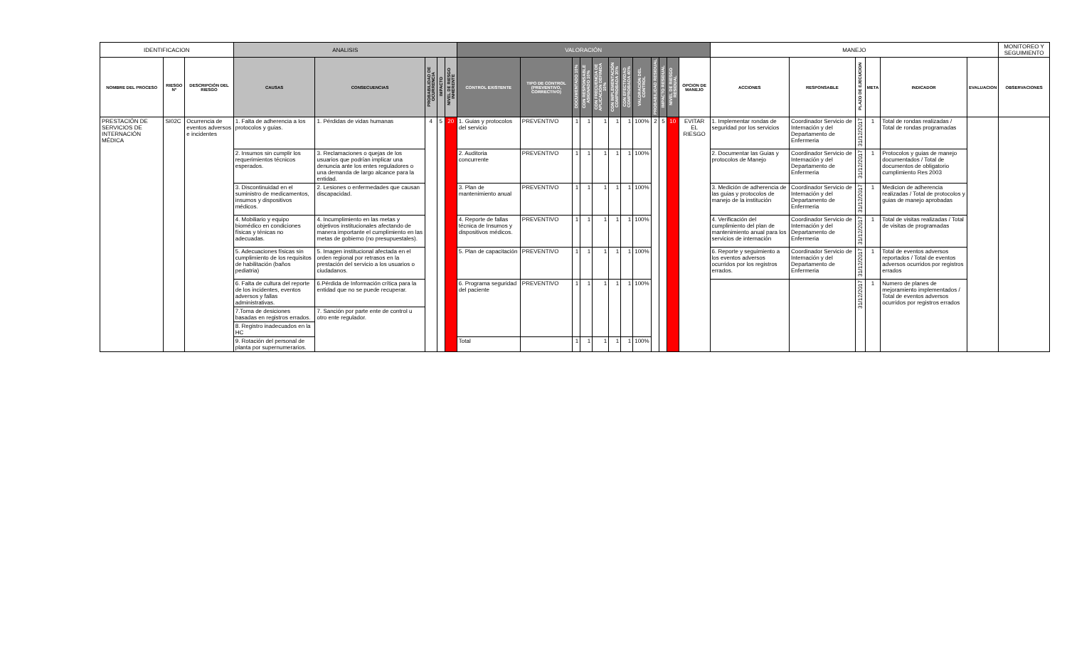| IDENTIFICACION | | | ANALISIS | | | | | VALORACIÓN | | | | | | | | | | | | MANEJO | | | | | | MONITOREO Y SEGUIMIENTO |
| --- | --- | --- | --- | --- | --- | --- | --- | --- | --- | --- | --- | --- | --- | --- | --- | --- | --- | --- | --- | --- | --- | --- | --- | --- | --- | --- |
| NOMBRE DEL PROCESO | RIESGO N° | DESCRIPCIÓN DEL RIESGO | CAUSAS | CONSECUENCIAS | PROBABILIDAD DE OCURRENCIA | IMPACTO | NIVEL DE RIESGO INHERENTE | CONTROL EXISTENTE | TIPO DE CONTROL (PREVENTIVO, CORRECTIVO) | DOCUMENTADO 10% | CON RESPONSABLE ASIGNADO 10% | CON FRECUENCIA DE APLICACIÓN DEFINIDA 10% | CON IMPLEMENTACIÓN COMPROBADA 30% | CON EFECTIVIDAD COMPROBADA 40% | VALORACIÓN DEL CONTROL | PROBABILIDAD RESIDUAL | IMPACTO RESIDUAL | NIVEL DE RIESGO RESIDUAL | OPCION DE MANEJO | ACCIONES | RESPONSABLE | PLAZO DE EJECUCION | META | INDICADOR | EVALUACION | OBSERVACIONES |
| PRESTACIÓN DE SERVICIOS DE INTERNACIÓN MÉDICA | SI02C | Ocurrencia de eventos adversos e incidentes | 1. Falta de adherencia a los protocolos y guias. | 1. Pérdidas de vidas humanas | 4 | 5 | 20 | 1. Guias y protocolos del servicio | PREVENTIVO | 1 | 1 | 1 | 1 | 1 | 100% | 2 | 5 | 10 | EVITAR EL RIESGO | 1. Implementar rondas de seguridad por los servicios | Coordinador Servicio de Internación y del Departamento de Enfermeria | 31/12/2017 | 1 | Total de rondas realizadas / Total de rondas programadas | | |
| | | | 2. Insumos sin cumplir los requerimientos técnicos esperados. | 3. Reclamaciones o quejas de los usuarios que podrían implicar una denuncia ante los entes reguladores o una demanda de largo alcance para la entidad. | | | | 2. Auditoria concurrente | PREVENTIVO | 1 | 1 | 1 | 1 | 1 | 100% | | | | | 2. Documentar las Guias y protocolos de Manejo | Coordinador Servicio de Internación y del Departamento de Enfermeria | 31/12/2017 | 1 | Protocolos y guias de manejo documentados / Total de documentos de obligatorio cumplimiento Res 2003 | | |
| | | | 3. Discontinuidad en el suministro de medicamentos, insumos y dispositivos médicos. | 2. Lesiones o enfermedades que causan discapacidad. | | | | 3. Plan de mantenimiento anual | PREVENTIVO | 1 | 1 | 1 | 1 | 1 | 100% | | | | | 3. Medición de adherencia de las guias y protocolos de manejo de la institución | Coordinador Servicio de Internación y del Departamento de Enfermeria | 31/12/2017 | 1 | Medicion de adherencia realizadas / Total de protocolos y guias de manejo aprobadas | | |
| | | | 4. Mobiliario y equipo biomédico en condiciones físicas y ténicas no adecuadas. | 4. Incumplimiento en las metas y objetivos institucionales afectando de manera importante el cumplimiento en las metas de gobierno (no presupuestales). | | | | 4. Reporte de fallas técnica de Insumos y dispositivos médicos. | PREVENTIVO | 1 | 1 | 1 | 1 | 1 | 100% | | | | | 4. Verificación del cumplimiento del plan de mantenimiento anual para los servicios de internación | Coordinador Servicio de Internación y del Departamento de Enfermeria | 31/12/2017 | 1 | Total de visitas realizadas / Total de visitas de programadas | | |
| | | | 5. Adecuaciones físicas sin cumplimiento de los requisitos de habilitación (baños pediatria) | 5. Imagen institucional afectada en el orden regional por retrasos en la prestación del servicio a los usuarios o ciudadanos. | | | | 5. Plan de capacitación | PREVENTIVO | 1 | 1 | 1 | 1 | 1 | 100% | | | | | 6. Reporte y seguimiento a los eventos adversos ocurridos por los registros errados. | Coordinador Servicio de Internación y del Departamento de Enfermeria | 31/12/2017 | 1 | Total de eventos adversos reportados / Total de eventos adversos ocurridos por registros errados | | |
| | | | 6. Falta de cultura del reporte de los incidentes, eventos adversos y fallas administrativas. | 6.Pérdida de Información crítica para la entidad que no se puede recuperar. | | | | 6. Programa seguridad del paciente | PREVENTIVO | 1 | 1 | 1 | 1 | 1 | 100% | | | | | | | 31/12/2017 | 1 | Numero de planes de mejoramiento implementados / Total de eventos adversos ocurridos por registros errados | | |
| | | | 7.Toma de desiciones basadas en registros errados. | 7. Sanción por parte ente de control u otro ente regulador. | | | | | | | | | | | | | | | | | | | | | | |
| | | | 8. Registro inadecuados en la HC | | | | | | | | | | | | | | | | | | | | | | | |
| | | | 9. Rotación del personal de planta por supernumerarios. | | | | | Total | | 1 | 1 | 1 | 1 | 1 | 100% | | | | | | | | | | | |